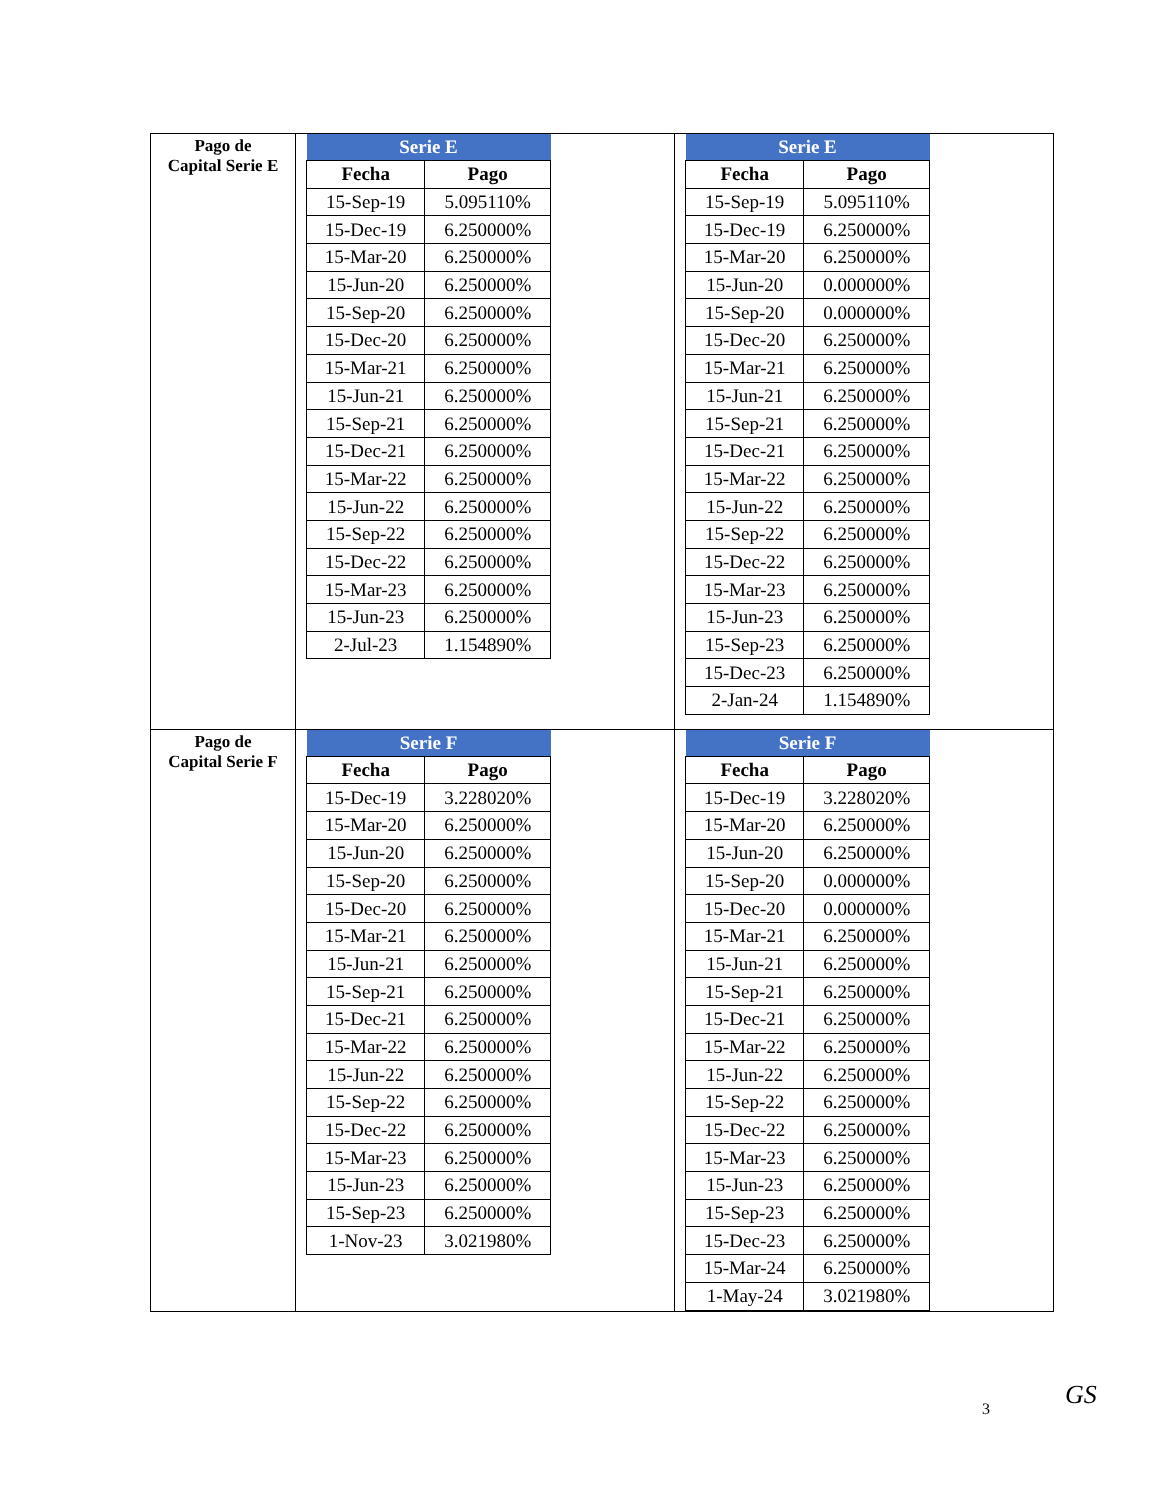| Pago de Capital Serie E | / Serie E / / / --- / --- / / Fecha / Pago / / 15-Sep-19 / 5.095110% / / 15-Dec-19 / 6.250000% / / 15-Mar-20 / 6.250000% / / 15-Jun-20 / 6.250000% / / 15-Sep-20 / 6.250000% / / 15-Dec-20 / 6.250000% / / 15-Mar-21 / 6.250000% / / 15-Jun-21 / 6.250000% / / 15-Sep-21 / 6.250000% / / 15-Dec-21 / 6.250000% / / 15-Mar-22 / 6.250000% / / 15-Jun-22 / 6.250000% / / 15-Sep-22 / 6.250000% / / 15-Dec-22 / 6.250000% / / 15-Mar-23 / 6.250000% / / 15-Jun-23 / 6.250000% / / 2-Jul-23 / 1.154890% / | / Serie E / / / --- / --- / / Fecha / Pago / / 15-Sep-19 / 5.095110% / / 15-Dec-19 / 6.250000% / / 15-Mar-20 / 6.250000% / / 15-Jun-20 / 0.000000% / / 15-Sep-20 / 0.000000% / / 15-Dec-20 / 6.250000% / / 15-Mar-21 / 6.250000% / / 15-Jun-21 / 6.250000% / / 15-Sep-21 / 6.250000% / / 15-Dec-21 / 6.250000% / / 15-Mar-22 / 6.250000% / / 15-Jun-22 / 6.250000% / / 15-Sep-22 / 6.250000% / / 15-Dec-22 / 6.250000% / / 15-Mar-23 / 6.250000% / / 15-Jun-23 / 6.250000% / / 15-Sep-23 / 6.250000% / / 15-Dec-23 / 6.250000% / / 2-Jan-24 / 1.154890% / |
| Pago de Capital Serie F | / Serie F / / / --- / --- / / Fecha / Pago / / 15-Dec-19 / 3.228020% / / 15-Mar-20 / 6.250000% / / 15-Jun-20 / 6.250000% / / 15-Sep-20 / 6.250000% / / 15-Dec-20 / 6.250000% / / 15-Mar-21 / 6.250000% / / 15-Jun-21 / 6.250000% / / 15-Sep-21 / 6.250000% / / 15-Dec-21 / 6.250000% / / 15-Mar-22 / 6.250000% / / 15-Jun-22 / 6.250000% / / 15-Sep-22 / 6.250000% / / 15-Dec-22 / 6.250000% / / 15-Mar-23 / 6.250000% / / 15-Jun-23 / 6.250000% / / 15-Sep-23 / 6.250000% / / 1-Nov-23 / 3.021980% / | / Serie F / / / --- / --- / / Fecha / Pago / / 15-Dec-19 / 3.228020% / / 15-Mar-20 / 6.250000% / / 15-Jun-20 / 6.250000% / / 15-Sep-20 / 0.000000% / / 15-Dec-20 / 0.000000% / / 15-Mar-21 / 6.250000% / / 15-Jun-21 / 6.250000% / / 15-Sep-21 / 6.250000% / / 15-Dec-21 / 6.250000% / / 15-Mar-22 / 6.250000% / / 15-Jun-22 / 6.250000% / / 15-Sep-22 / 6.250000% / / 15-Dec-22 / 6.250000% / / 15-Mar-23 / 6.250000% / / 15-Jun-23 / 6.250000% / / 15-Sep-23 / 6.250000% / / 15-Dec-23 / 6.250000% / / 15-Mar-24 / 6.250000% / / 1-May-24 / 3.021980% / |
3 GS